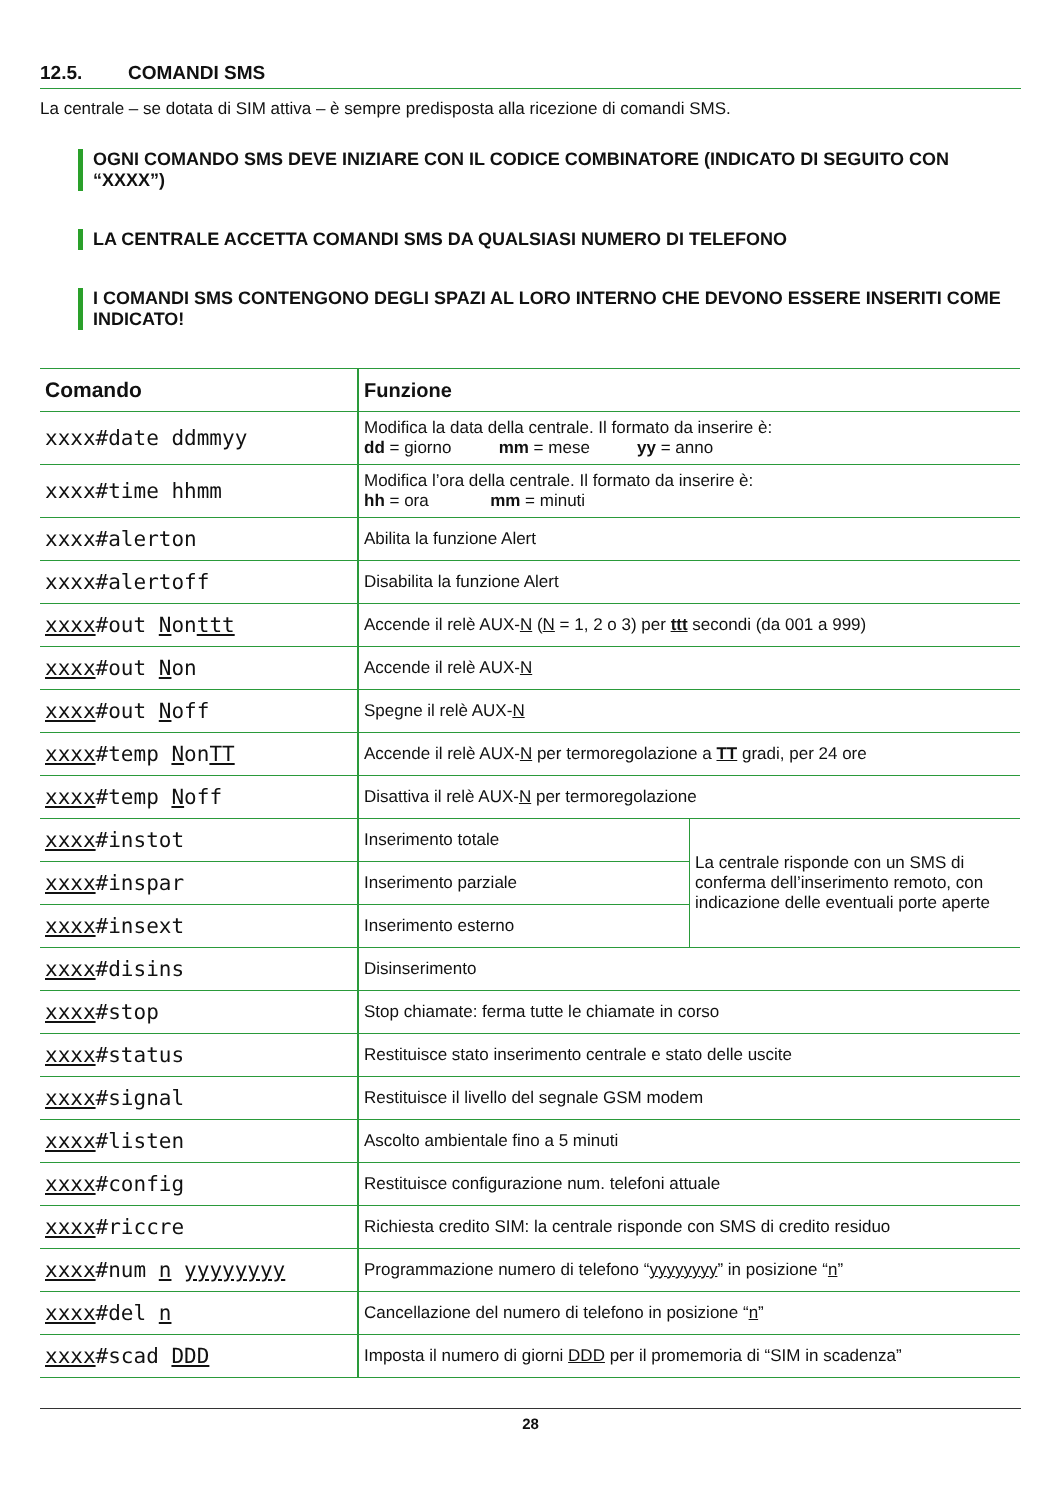12.5. COMANDI SMS
La centrale – se dotata di SIM attiva – è sempre predisposta alla ricezione di comandi SMS.
OGNI COMANDO SMS DEVE INIZIARE CON IL CODICE COMBINATORE (INDICATO DI SEGUITO CON “XXXX”)
LA CENTRALE ACCETTA COMANDI SMS DA QUALSIASI NUMERO DI TELEFONO
I COMANDI SMS CONTENGONO DEGLI SPAZI AL LORO INTERNO CHE DEVONO ESSERE INSERITI COME INDICATO!
| Comando | Funzione | |
| --- | --- | --- |
| xxxx#date ddmmyy | Modifica la data della centrale. Il formato da inserire è: dd = giorno mm = mese yy = anno | |
| xxxx#time hhmm | Modifica l’ora della centrale. Il formato da inserire è: hh = ora mm = minuti | |
| xxxx#alerton | Abilita la funzione Alert | |
| xxxx#alertoff | Disabilita la funzione Alert | |
| xxxx #out N on ttt | Accende il relè AUX- N ( N = 1, 2 o 3) per ttt secondi (da 001 a 999) | |
| xxxx #out N on | Accende il relè AUX- N | |
| xxxx #out N off | Spegne il relè AUX- N | |
| xxxx #temp N on TT | Accende il relè AUX- N per termoregolazione a TT gradi, per 24 ore | |
| xxxx #temp N off | Disattiva il relè AUX- N per termoregolazione | |
| xxxx #instot | Inserimento totale | La centrale risponde con un SMS di conferma dell’inserimento remoto, con indicazione delle eventuali porte aperte |
| xxxx #inspar | Inserimento parziale | |
| xxxx #insext | Inserimento esterno | |
| xxxx #disins | Disinserimento | |
| xxxx #stop | Stop chiamate: ferma tutte le chiamate in corso | |
| xxxx #status | Restituisce stato inserimento centrale e stato delle uscite | |
| xxxx #signal | Restituisce il livello del segnale GSM modem | |
| xxxx #listen | Ascolto ambientale fino a 5 minuti | |
| xxxx #config | Restituisce configurazione num. telefoni attuale | |
| xxxx #riccre | Richiesta credito SIM: la centrale risponde con SMS di credito residuo | |
| xxxx #num n yyyyyyyy | Programmazione numero di telefono “ yyyyyyyy ” in posizione “ n ” | |
| xxxx #del n | Cancellazione del numero di telefono in posizione “ n ” | |
| xxxx #scad DDD | Imposta il numero di giorni DDD per il promemoria di “SIM in scadenza” | |
28